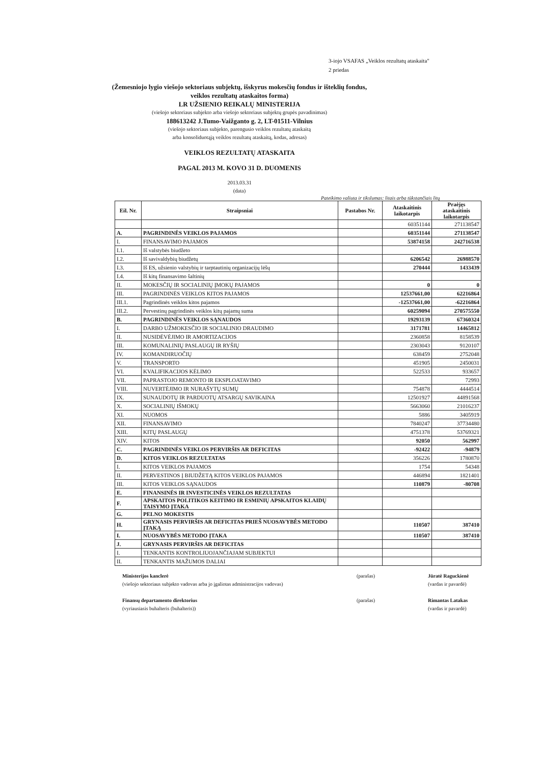3-iojo VSAFAS „Veiklos rezultatų ataskaita"
2 priedas
(Žemesniojo lygio viešojo sektoriaus subjektų, išskyrus mokesčių fondus ir išteklių fondus,
veiklos rezultatų ataskaitos forma)
LR UŽSIENIO REIKALŲ MINISTERIJA
(viešojo sektoriaus subjekto arba viešojo sektoriaus subjektų grupės pavadinimas)
188613242 J.Tumo-Vaižganto g. 2, LT-01511-Vilnius
(viešojo sektoriaus subjekto, parengusio veiklos rezultatų ataskaitą
arba konsoliduotąją veiklos rezultatų ataskaitą, kodas, adresas)
VEIKLOS REZULTATŲ ATASKAITA
PAGAL 2013 M. KOVO 31 D. DUOMENIS
2013.03.31
(data)
Pateikimo valiuta ir tikslumas: litais arba tūkstančiais litų
| Eil. Nr. | Straipsniai | Pastabos Nr. | Ataskaitinis laikotarpis | Praėjęs ataskaitinis laikotarpis |
| --- | --- | --- | --- | --- |
| | | | 60351144 | 271138547 |
| A. | PAGRINDINĖS VEIKLOS PAJAMOS | | 60351144 | 271138547 |
| I. | FINANSAVIMO PAJAMOS | | 53874158 | 242716538 |
| I.1. | Iš valstybės biudžeto | | | |
| I.2. | Iš savivaldybių biudžetų | | 6206542 | 26988570 |
| I.3. | Iš ES, užsienio valstybių ir tarptautinių organizacijų lėšų | | 270444 | 1433439 |
| I.4. | Iš kitų finansavimo šaltinių | | | |
| II. | MOKESČIŲ IR SOCIALINIŲ ĮMOKŲ PAJAMOS | | 0 | 0 |
| III. | PAGRINDINĖS VEIKLOS KITOS PAJAMOS | | 12537661,00 | 62216864 |
| III.1. | Pagrindinės veiklos kitos pajamos | | -12537661,00 | -62216864 |
| III.2. | Pervestinų pagrindinės veiklos kitų pajamų suma | | 60259094 | 270575550 |
| B. | PAGRINDINĖS VEIKLOS SĄNAUDOS | | 19293139 | 67360324 |
| I. | DARBO UŽMOKESČIO IR SOCIALINIO DRAUDIMO | | 3171781 | 14465812 |
| II. | NUSIDĖVĖJIMO IR AMORTIZACIJOS | | 2360858 | 8158539 |
| III. | KOMUNALINIŲ PASLAUGŲ IR RYŠIŲ | | 2303043 | 9120107 |
| IV. | KOMANDIRUOČIŲ | | 638459 | 2752048 |
| V. | TRANSPORTO | | 451905 | 2450031 |
| VI. | KVALIFIKACIJOS KĖLIMO | | 522533 | 933657 |
| VII. | PAPRASTOJO REMONTO IR EKSPLOATAVIMO | | | 72993 |
| VIII. | NUVERTĖJIMO IR NURAŠYTŲ SUMŲ | | 754878 | 4444514 |
| IX. | SUNAUDOTŲ IR PARDUOTŲ ATSARGŲ SAVIKAINA | | 12501927 | 44891568 |
| X. | SOCIALINIŲ IŠMOKŲ | | 5663060 | 21016237 |
| XI. | NUOMOS | | 5886 | 3405919 |
| XII. | FINANSAVIMO | | 7840247 | 37734480 |
| XIII. | KITŲ PASLAUGŲ | | 4751378 | 53769321 |
| XIV. | KITOS | | 92050 | 562997 |
| C. | PAGRINDINĖS VEIKLOS PERVIRŠIS AR DEFICITAS | | -92422 | -94879 |
| D. | KITOS VEIKLOS REZULTATAS | | 356226 | 1780870 |
| I. | KITOS VEIKLOS PAJAMOS | | 1754 | 54348 |
| II. | PERVESTINOS Į BIUDŽETĄ KITOS VEIKLOS PAJAMOS | | 446894 | 1821401 |
| III. | KITOS VEIKLOS SĄNAUDOS | | 110879 | -80708 |
| E. | FINANSINĖS IR INVESTICINĖS VEIKLOS REZULTATAS | | | |
| F. | APSKAITOS POLITIKOS KEITIMO IR ESMINIŲ APSKAITOS KLAIDŲ TAISYMO ĮTAKA | | | |
| G. | PELNO MOKESTIS | | | |
| H. | GRYNASIS PERVIRŠIS AR DEFICITAS PRIEŠ NUOSAVYBĖS METODO ĮTAKĄ | | 110507 | 387410 |
| I. | NUOSAVYBĖS METODO ĮTAKA | | 110507 | 387410 |
| J. | GRYNASIS PERVIRŠIS AR DEFICITAS | | | |
| I. | TENKANTIS KONTROLIUOJANČIAJAM SUBJEKTUI | | | |
| II. | TENKANTIS MAŽUMOS DALIAI | | | |
Ministerijos kanclerė
(viešojo sektoriaus subjekto vadovas arba jo įgaliotas administracijos vadovas)
(parašas) Jūratė Raguckienė
(vardas ir pavardė)
Finansų departamento direktorius
(vyriausiasis buhalteris (buhalteris))
(parašas) Rimantas Latakas
(vardas ir pavardė)